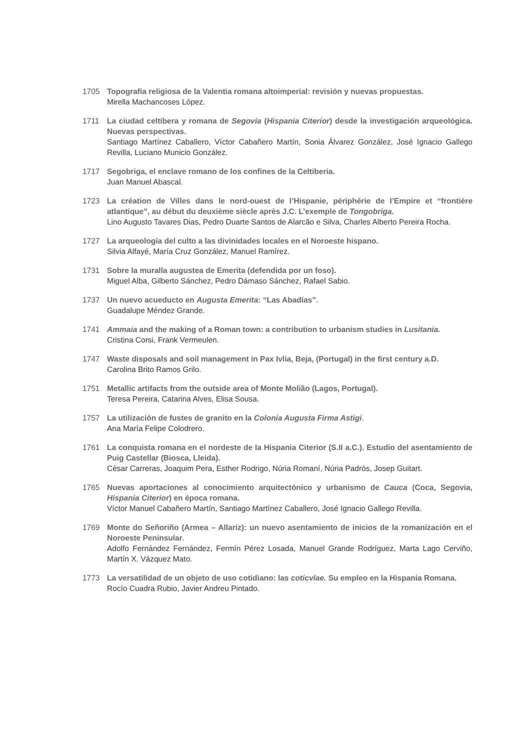1705 Topografía religiosa de la Valentia romana altoimperial: revisión y nuevas propuestas.
Mirella Machancoses López.
1711 La ciudad celtíbera y romana de Segovia (Hispania Citerior) desde la investigación arqueológica. Nuevas perspectivas.
Santiago Martínez Caballero, Víctor Cabañero Martín, Sonia Álvarez González, José Ignacio Gallego Revilla, Luciano Municio González.
1717 Segobriga, el enclave romano de los confines de la Celtiberia.
Juan Manuel Abascal.
1723 La création de Villes dans le nord-ouest de l’Hispanie, périphérie de l’Empire et “frontière atlantique”, au début du deuxième siècle après J.C. L’exemple de Tongobriga.
Lino Augusto Tavares Dias, Pedro Duarte Santos de Alarcão e Silva, Charles Alberto Pereira Rocha.
1727 La arqueología del culto a las divinidades locales en el Noroeste hispano.
Silvia Alfayé, María Cruz González, Manuel Ramírez.
1731 Sobre la muralla augustea de Emerita (defendida por un foso).
Miguel Alba, Gilberto Sánchez, Pedro Dámaso Sánchez, Rafael Sabio.
1737 Un nuevo acueducto en Augusta Emerita: “Las Abadías”.
Guadalupe Méndez Grande.
1741 Ammaia and the making of a Roman town: a contribution to urbanism studies in Lusitania.
Cristina Corsi, Frank Vermeulen.
1747 Waste disposals and soil management in Pax Ivlia, Beja, (Portugal) in the first century a.D.
Carolina Brito Ramos Grilo.
1751 Metallic artifacts from the outside area of Monte Molião (Lagos, Portugal).
Teresa Pereira, Catarina Alves, Elisa Sousa.
1757 La utilización de fustes de granito en la Colonia Augusta Firma Astigi.
Ana María Felipe Colodrero.
1761 La conquista romana en el nordeste de la Hispania Citerior (S.II a.C.). Estudio del asentamiento de Puig Castellar (Biosca, Lleida).
Cèsar Carreras, Joaquim Pera, Esther Rodrigo, Núria Romaní, Núria Padrós, Josep Guitart.
1765 Nuevas aportaciones al conocimiento arquitectónico y urbanismo de Cauca (Coca, Segovia, Hispania Citerior) en época romana.
Víctor Manuel Cabañero Martín, Santiago Martínez Caballero, José Ignacio Gallego Revilla.
1769 Monte do Señoriño (Armea – Allariz): un nuevo asentamiento de inicios de la romanización en el Noroeste Peninsular.
Adolfo Fernández Fernández, Fermín Pérez Losada, Manuel Grande Rodríguez, Marta Lago Cerviño, Martín X. Vázquez Mato.
1773 La versatilidad de un objeto de uso cotidiano: las coticvlae. Su empleo en la Hispania Romana.
Rocío Cuadra Rubio, Javier Andreu Pintado.